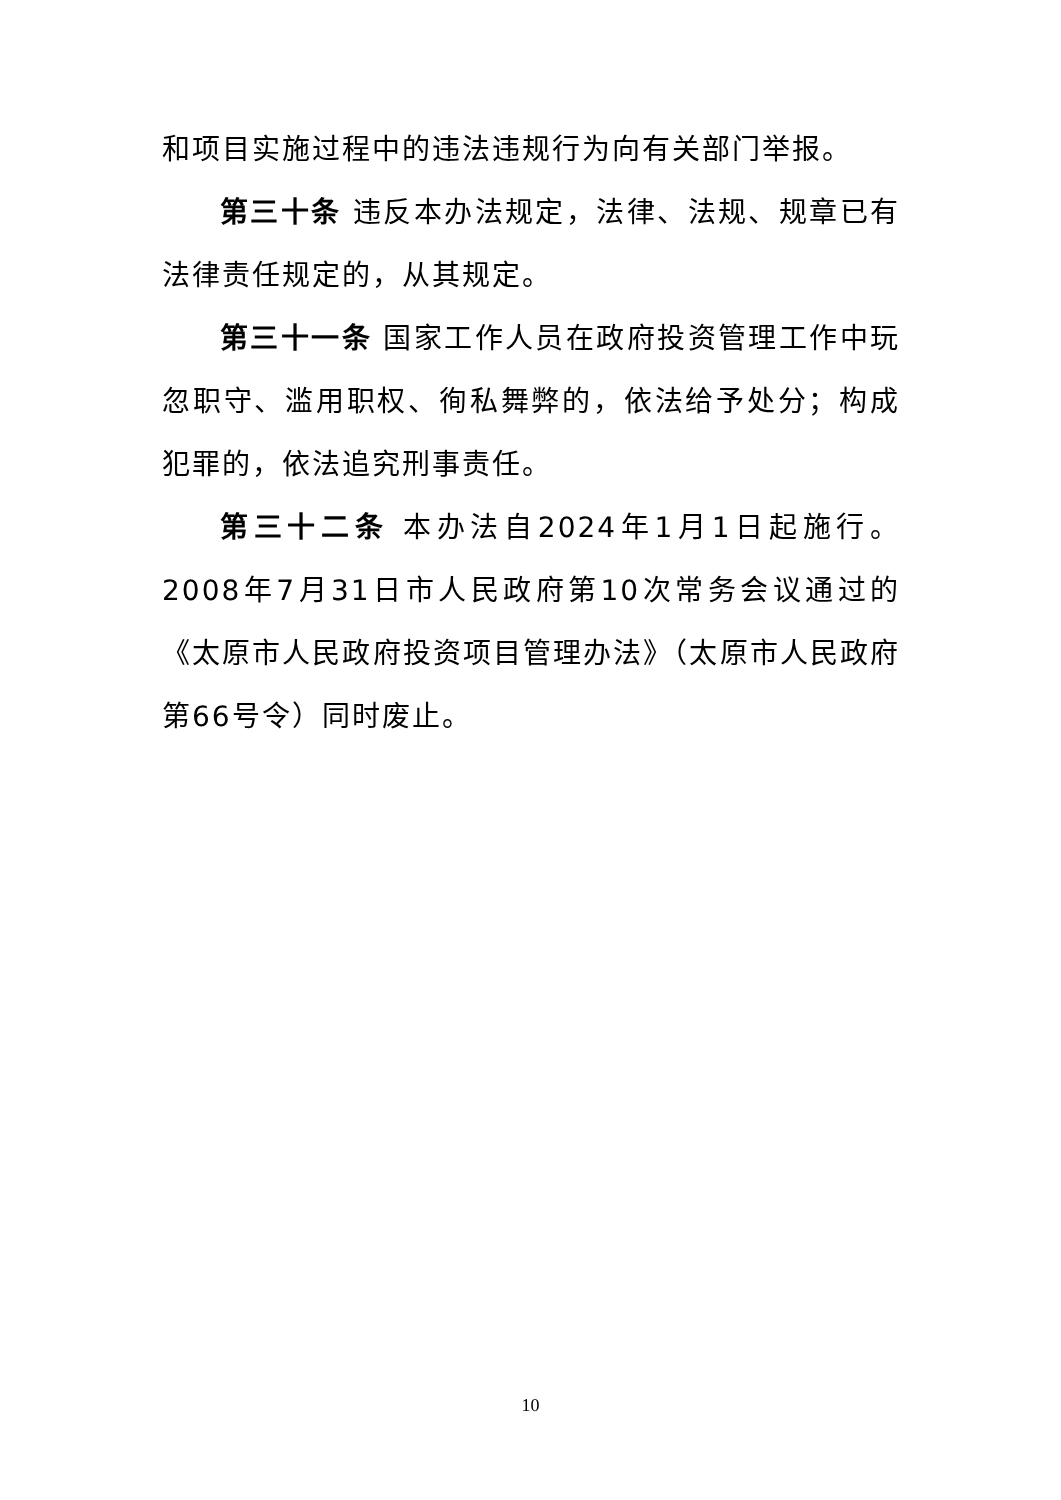和项目实施过程中的违法违规行为向有关部门举报。
第三十条 违反本办法规定，法律、法规、规章已有法律责任规定的，从其规定。
第三十一条 国家工作人员在政府投资管理工作中玩忽职守、滥用职权、徇私舞弊的，依法给予处分；构成犯罪的，依法追究刑事责任。
第三十二条 本办法自2024年1月1日起施行。2008年7月31日市人民政府第10次常务会议通过的《太原市人民政府投资项目管理办法》（太原市人民政府第66号令）同时废止。
10